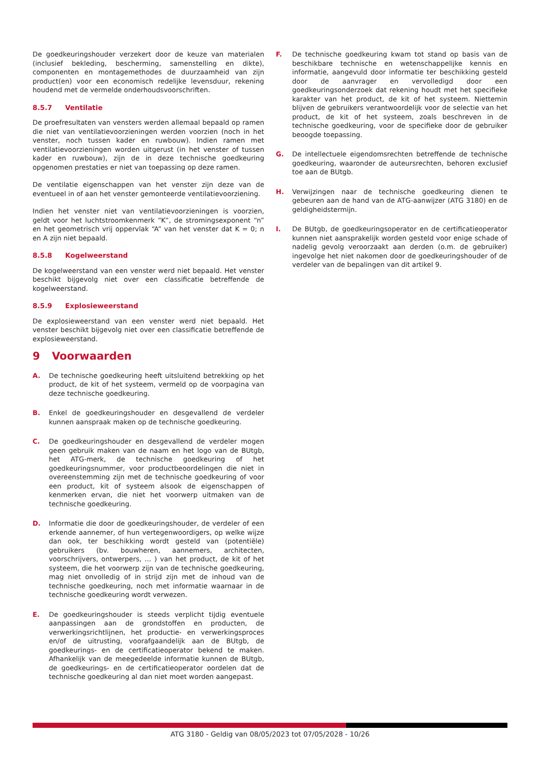De goedkeuringshouder verzekert door de keuze van materialen (inclusief bekleding, bescherming, samenstelling en dikte), componenten en montagemethodes de duurzaamheid van zijn product(en) voor een economisch redelijke levensduur, rekening houdend met de vermelde onderhoudsvoorschriften.
8.5.7 Ventilatie
De proefresultaten van vensters werden allemaal bepaald op ramen die niet van ventilatievoorzieningen werden voorzien (noch in het venster, noch tussen kader en ruwbouw). Indien ramen met ventilatievoorzieningen worden uitgerust (in het venster of tussen kader en ruwbouw), zijn de in deze technische goedkeuring opgenomen prestaties er niet van toepassing op deze ramen.
De ventilatie eigenschappen van het venster zijn deze van de eventueel in of aan het venster gemonteerde ventilatievoorziening.
Indien het venster niet van ventilatievoorzieningen is voorzien, geldt voor het luchtstroomkenmerk “K”, de stromingsexponent “n” en het geometrisch vrij oppervlak “A” van het venster dat K = 0; n en A zijn niet bepaald.
8.5.8 Kogelweerstand
De kogelweerstand van een venster werd niet bepaald. Het venster beschikt bijgevolg niet over een classificatie betreffende de kogelweerstand.
8.5.9 Explosieweerstand
De explosieweerstand van een venster werd niet bepaald. Het venster beschikt bijgevolg niet over een classificatie betreffende de explosieweerstand.
9 Voorwaarden
A. De technische goedkeuring heeft uitsluitend betrekking op het product, de kit of het systeem, vermeld op de voorpagina van deze technische goedkeuring.
B. Enkel de goedkeuringshouder en desgevallend de verdeler kunnen aanspraak maken op de technische goedkeuring.
C. De goedkeuringshouder en desgevallend de verdeler mogen geen gebruik maken van de naam en het logo van de BUtgb, het ATG-merk, de technische goedkeuring of het goedkeuringsnummer, voor productbeoordelingen die niet in overeenstemming zijn met de technische goedkeuring of voor een product, kit of systeem alsook de eigenschappen of kenmerken ervan, die niet het voorwerp uitmaken van de technische goedkeuring.
D. Informatie die door de goedkeuringshouder, de verdeler of een erkende aannemer, of hun vertegenwoordigers, op welke wijze dan ook, ter beschikking wordt gesteld van (potentiële) gebruikers (bv. bouwheren, aannemers, architecten, voorschrijvers, ontwerpers, … ) van het product, de kit of het systeem, die het voorwerp zijn van de technische goedkeuring, mag niet onvolledig of in strijd zijn met de inhoud van de technische goedkeuring, noch met informatie waarnaar in de technische goedkeuring wordt verwezen.
E. De goedkeuringshouder is steeds verplicht tijdig eventuele aanpassingen aan de grondstoffen en producten, de verwerkingsrichtlijnen, het productie- en verwerkingsproces en/of de uitrusting, voorafgaandelijk aan de BUtgb, de goedkeurings- en de certificatieoperator bekend te maken. Afhankelijk van de meegedeelde informatie kunnen de BUtgb, de goedkeurings- en de certificatieoperator oordelen dat de technische goedkeuring al dan niet moet worden aangepast.
F. De technische goedkeuring kwam tot stand op basis van de beschikbare technische en wetenschappelijke kennis en informatie, aangevuld door informatie ter beschikking gesteld door de aanvrager en vervolledigd door een goedkeuringsonderzoek dat rekening houdt met het specifieke karakter van het product, de kit of het systeem. Niettemin blijven de gebruikers verantwoordelijk voor de selectie van het product, de kit of het systeem, zoals beschreven in de technische goedkeuring, voor de specifieke door de gebruiker beoogde toepassing.
G. De intellectuele eigendomsrechten betreffende de technische goedkeuring, waaronder de auteursrechten, behoren exclusief toe aan de BUtgb.
H. Verwijzingen naar de technische goedkeuring dienen te gebeuren aan de hand van de ATG-aanwijzer (ATG 3180) en de geldigheidstermijn.
I. De BUtgb, de goedkeuringsoperator en de certificatieoperator kunnen niet aansprakelijk worden gesteld voor enige schade of nadelig gevolg veroorzaakt aan derden (o.m. de gebruiker) ingevolge het niet nakomen door de goedkeuringshouder of de verdeler van de bepalingen van dit artikel 9.
ATG 3180 - Geldig van 08/05/2023 tot 07/05/2028 - 10/26